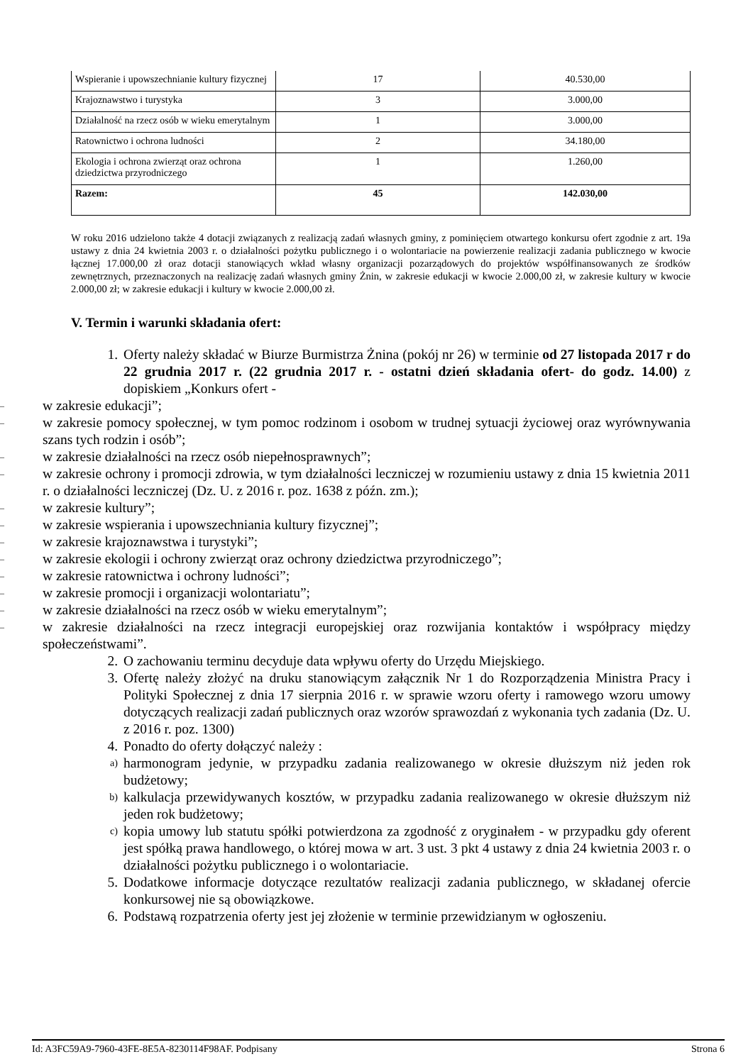| Wspieranie i upowszechnianie kultury fizycznej | 17 | 40.530,00 |
| Krajoznawstwo i turystyka | 3 | 3.000,00 |
| Działalność na rzecz osób w wieku emerytalnym | 1 | 3.000,00 |
| Ratownictwo i ochrona ludności | 2 | 34.180,00 |
| Ekologia i ochrona zwierząt oraz ochrona dziedzictwa przyrodniczego | 1 | 1.260,00 |
| Razem: | 45 | 142.030,00 |
W roku 2016 udzielono także 4 dotacji związanych z realizacją zadań własnych gminy, z pominięciem otwartego konkursu ofert zgodnie z art. 19a ustawy z dnia 24 kwietnia 2003 r. o działalności pożytku publicznego i o wolontariacie na powierzenie realizacji zadania publicznego w kwocie łącznej 17.000,00 zł oraz dotacji stanowiących wkład własny organizacji pozarządowych do projektów współfinansowanych ze środków zewnętrznych, przeznaczonych na realizację zadań własnych gminy Żnin, w zakresie edukacji w kwocie 2.000,00 zł, w zakresie kultury w kwocie 2.000,00 zł; w zakresie edukacji i kultury w kwocie 2.000,00 zł.
V. Termin i warunki składania ofert:
1. Oferty należy składać w Biurze Burmistrza Żnina (pokój nr 26) w terminie od 27 listopada 2017 r do 22 grudnia 2017 r. (22 grudnia 2017 r. - ostatni dzień składania ofert- do godz. 14.00) z dopiskiem „Konkurs ofert -
– w zakresie edukacji”;
– w zakresie pomocy społecznej, w tym pomoc rodzinom i osobom w trudnej sytuacji życiowej oraz wyrównywania szans tych rodzin i osób”;
– w zakresie działalności na rzecz osób niepełnosprawnych”;
– w zakresie ochrony i promocji zdrowia, w tym działalności leczniczej w rozumieniu ustawy z dnia 15 kwietnia 2011 r. o działalności leczniczej (Dz. U. z 2016 r. poz. 1638 z późn. zm.);
– w zakresie kultury”;
– w zakresie wspierania i upowszechniania kultury fizycznej”;
– w zakresie krajoznawstwa i turystyki”;
– w zakresie ekologii i ochrony zwierząt oraz ochrony dziedzictwa przyrodniczego”;
– w zakresie ratownictwa i ochrony ludności”;
– w zakresie promocji i organizacji wolontariatu”;
– w zakresie działalności na rzecz osób w wieku emerytalnym”;
– w zakresie działalności na rzecz integracji europejskiej oraz rozwijania kontaktów i współpracy między społeczeństwami”.
2. O zachowaniu terminu decyduje data wpływu oferty do Urzędu Miejskiego.
3. Ofertę należy złożyć na druku stanowiącym załącznik Nr 1 do Rozporządzenia Ministra Pracy i Polityki Społecznej z dnia 17 sierpnia 2016 r. w sprawie wzoru oferty i ramowego wzoru umowy dotyczących realizacji zadań publicznych oraz wzorów sprawozdań z wykonania tych zadania (Dz. U. z 2016 r. poz. 1300)
4. Ponadto do oferty dołączyć należy :
a) harmonogram jedynie, w przypadku zadania realizowanego w okresie dłuższym niż jeden rok budżetowy;
b) kalkulacja przewidywanych kosztów, w przypadku zadania realizowanego w okresie dłuższym niż jeden rok budżetowy;
c) kopia umowy lub statutu spółki potwierdzona za zgodność z oryginałem - w przypadku gdy oferent jest spółką prawa handlowego, o której mowa w art. 3 ust. 3 pkt 4 ustawy z dnia 24 kwietnia 2003 r. o działalności pożytku publicznego i o wolontariacie.
5. Dodatkowe informacje dotyczące rezultatów realizacji zadania publicznego, w składanej ofercie konkursowej nie są obowiązkowe.
6. Podstawą rozpatrzenia oferty jest jej złożenie w terminie przewidzianym w ogłoszeniu.
Id: A3FC59A9-7960-43FE-8E5A-8230114F98AF. Podpisany Strona 6